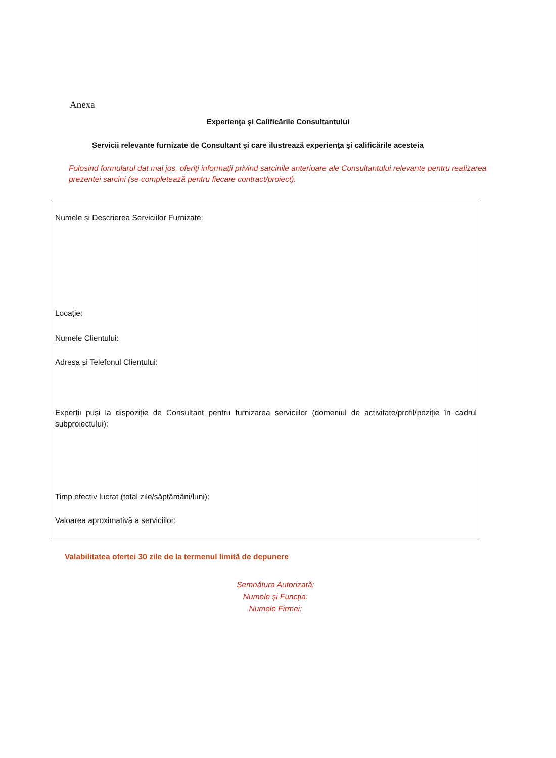Anexa
Experienţa şi Calificările Consultantului
Servicii relevante furnizate de Consultant şi care ilustrează experienţa şi calificările acesteia
Folosind formularul dat mai jos, oferiţi informaţii privind sarcinile anterioare ale Consultantului relevante pentru realizarea prezentei sarcini (se completează pentru fiecare contract/proiect).
Numele și Descrierea Serviciilor Furnizate:
Locație:
Numele Clientului:
Adresa și Telefonul Clientului:
Experții puși la dispoziție de Consultant pentru furnizarea serviciilor (domeniul de activitate/profil/poziție în cadrul subproiectului):
Timp efectiv lucrat (total zile/săptămâni/luni):
Valoarea aproximativă a serviciilor:
Valabilitatea ofertei 30 zile de la termenul limită de depunere
Semnătura Autorizată:
Numele și Funcția:
Numele Firmei: